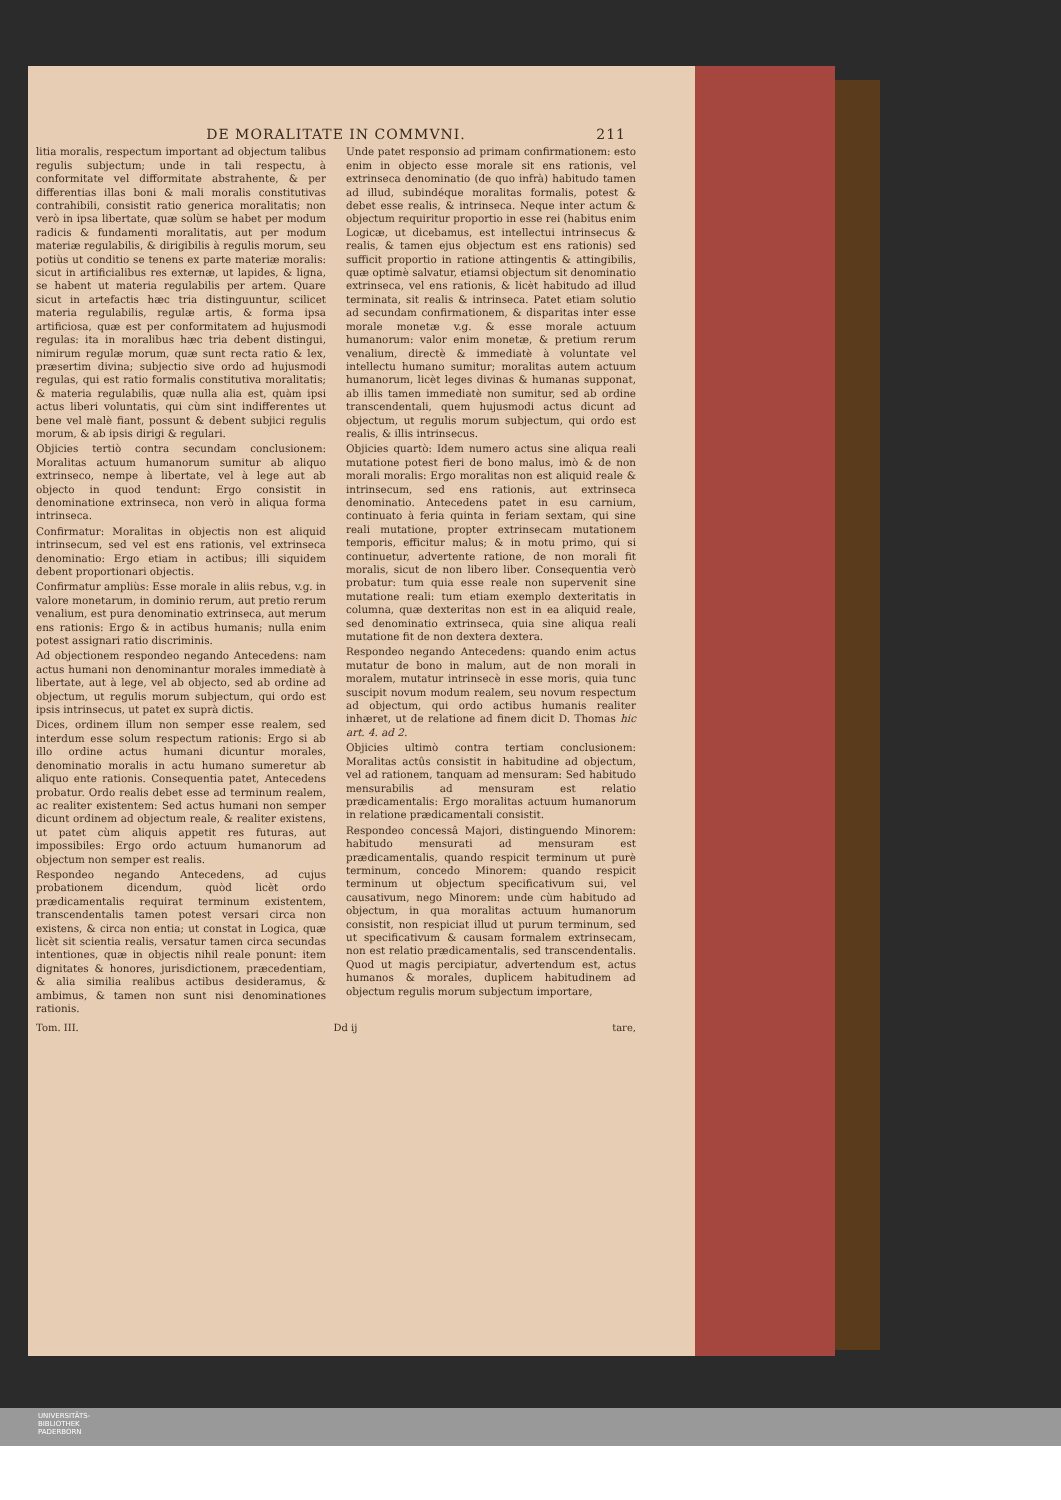DE MORALITATE IN COMMVNI. 211
litia moralis, respectum important ad objectum talibus regulis subjectum; unde in tali respectu, à conformitate vel difformitate abstrahente, & per differentias illas boni & mali moralis constitutivas contrahibili, consistit ratio generica moralitatis; non verò in ipsa libertate, quæ solùm se habet per modum radicis & fundamenti moralitatis, aut per modum materiæ regulabilis, & dirigibilis à regulis morum, seu potiùs ut conditio se tenens ex parte materiæ moralis: sicut in artificialibus res externæ, ut lapides, & ligna, se habent ut materia regulabilis per artem. Quare sicut in artefactis hæc tria distinguuntur, scilicet materia regulabilis, regulæ artis, & forma ipsa artificiosa, quæ est per conformitatem ad hujusmodi regulas: ita in moralibus hæc tria debent distingui, nimirum regulæ morum, quæ sunt recta ratio & lex, præsertim divina; subjectio sive ordo ad hujusmodi regulas, qui est ratio formalis constitutiva moralitatis; & materia regulabilis, quæ nulla alia est, quàm ipsi actus liberi voluntatis, qui cùm sint indifferentes ut bene vel malè fiant, possunt & debent subjici regulis morum, & ab ipsis dirigi & regulari.
Objicies tertiò contra secundam conclusionem: Moralitas actuum humanorum sumitur ab aliquo extrinseco, nempe à libertate, vel à lege aut ab objecto in quod tendunt: Ergo consistit in denominatione extrinseca, non verò in aliqua forma intrinseca.
Confirmatur: Moralitas in objectis non est aliquid intrinsecum, sed vel est ens rationis, vel extrinseca denominatio: Ergo etiam in actibus; illi siquidem debent proportionari objectis.
Confirmatur ampliùs: Esse morale in aliis rebus, v.g. in valore monetarum, in dominio rerum, aut pretio rerum venalium, est pura denominatio extrinseca, aut merum ens rationis: Ergo & in actibus humanis; nulla enim potest assignari ratio discriminis.
Ad objectionem respondeo negando Antecedens: nam actus humani non denominantur morales immediatè à libertate, aut à lege, vel ab objecto, sed ab ordine ad objectum, ut regulis morum subjectum, qui ordo est ipsis intrinsecus, ut patet ex suprà dictis.
Dices, ordinem illum non semper esse realem, sed interdum esse solum respectum rationis: Ergo si ab illo ordine actus humani dicuntur morales, denominatio moralis in actu humano sumeretur ab aliquo ente rationis. Consequentia patet, Antecedens probatur. Ordo realis debet esse ad terminum realem, ac realiter existentem: Sed actus humani non semper dicunt ordinem ad objectum reale, & realiter existens, ut patet cùm aliquis appetit res futuras, aut impossibiles: Ergo ordo actuum humanorum ad objectum non semper est realis.
Respondeo negando Antecedens, ad cujus probationem dicendum, quòd licèt ordo prædicamentalis requirat terminum existentem, transcendentalis tamen potest versari circa non existens, & circa non entia; ut constat in Logica, quæ licèt sit scientia realis, versatur tamen circa secundas intentiones, quæ in objectis nihil reale ponunt: item dignitates & honores, jurisdictionem, præcedentiam, & alia similia realibus actibus desideramus, & ambimus, & tamen non sunt nisi denominationes rationis.
Unde patet responsio ad primam confirmationem: esto enim in objecto esse morale sit ens rationis, vel extrinseca denominatio (de quo infrà) habitudo tamen ad illud, subindéque moralitas formalis, potest & debet esse realis, & intrinseca. Neque inter actum & objectum requiritur proportio in esse rei (habitus enim Logicæ, ut dicebamus, est intellectui intrinsecus & realis, & tamen ejus objectum est ens rationis) sed sufficit proportio in ratione attingentis & attingibilis, quæ optimè salvatur, etiamsi objectum sit denominatio extrinseca, vel ens rationis, & licèt habitudo ad illud terminata, sit realis & intrinseca. Patet etiam solutio ad secundam confirmationem, & disparitas inter esse morale monetæ v.g. & esse morale actuum humanorum: valor enim monetæ, & pretium rerum venalium, directè & immediatè à voluntate vel intellectu humano sumitur; moralitas autem actuum humanorum, licèt leges divinas & humanas supponat, ab illis tamen immediatè non sumitur, sed ab ordine transcendentali, quem hujusmodi actus dicunt ad objectum, ut regulis morum subjectum, qui ordo est realis, & illis intrinsecus.
Objicies quartò: Idem numero actus sine aliqua reali mutatione potest fieri de bono malus, imò & de non morali moralis: Ergo moralitas non est aliquid reale & intrinsecum, sed ens rationis, aut extrinseca denominatio. Antecedens patet in esu carnium, continuato à feria quinta in feriam sextam, qui sine reali mutatione, propter extrinsecam mutationem temporis, efficitur malus; & in motu primo, qui si continuetur, advertente ratione, de non morali fit moralis, sicut de non libero liber. Consequentia verò probatur: tum quia esse reale non supervenit sine mutatione reali: tum etiam exemplo dexteritatis in columna, quæ dexteritas non est in ea aliquid reale, sed denominatio extrinseca, quia sine aliqua reali mutatione fit de non dextera dextera.
Respondeo negando Antecedens: quando enim actus mutatur de bono in malum, aut de non morali in moralem, mutatur intrinsecè in esse moris, quia tunc suscipit novum modum realem, seu novum respectum ad objectum, qui ordo actibus humanis realiter inhæret, ut de relatione ad finem dicit D. Thomas hic art. 4. ad 2.
Objicies ultimò contra tertiam conclusionem: Moralitas actûs consistit in habitudine ad objectum, vel ad rationem, tanquam ad mensuram: Sed habitudo mensurabilis ad mensuram est relatio prædicamentalis: Ergo moralitas actuum humanorum in relatione prædicamentali consistit.
Respondeo concessâ Majori, distinguendo Minorem: habitudo mensurati ad mensuram est prædicamentalis, quando respicit terminum ut purè terminum, concedo Minorem: quando respicit terminum ut objectum specificativum sui, vel causativum, nego Minorem: unde cùm habitudo ad objectum, in qua moralitas actuum humanorum consistit, non respiciat illud ut purum terminum, sed ut specificativum & causam formalem extrinsecam, non est relatio prædicamentalis, sed transcendentalis. Quod ut magis percipiatur, advertendum est, actus humanos & morales, duplicem habitudinem ad objectum regulis morum subjectum importare,
Tom. III. Dd ij tare,
UNIVERSITÄTS-
BIBLIOTHEK
PADERBORN